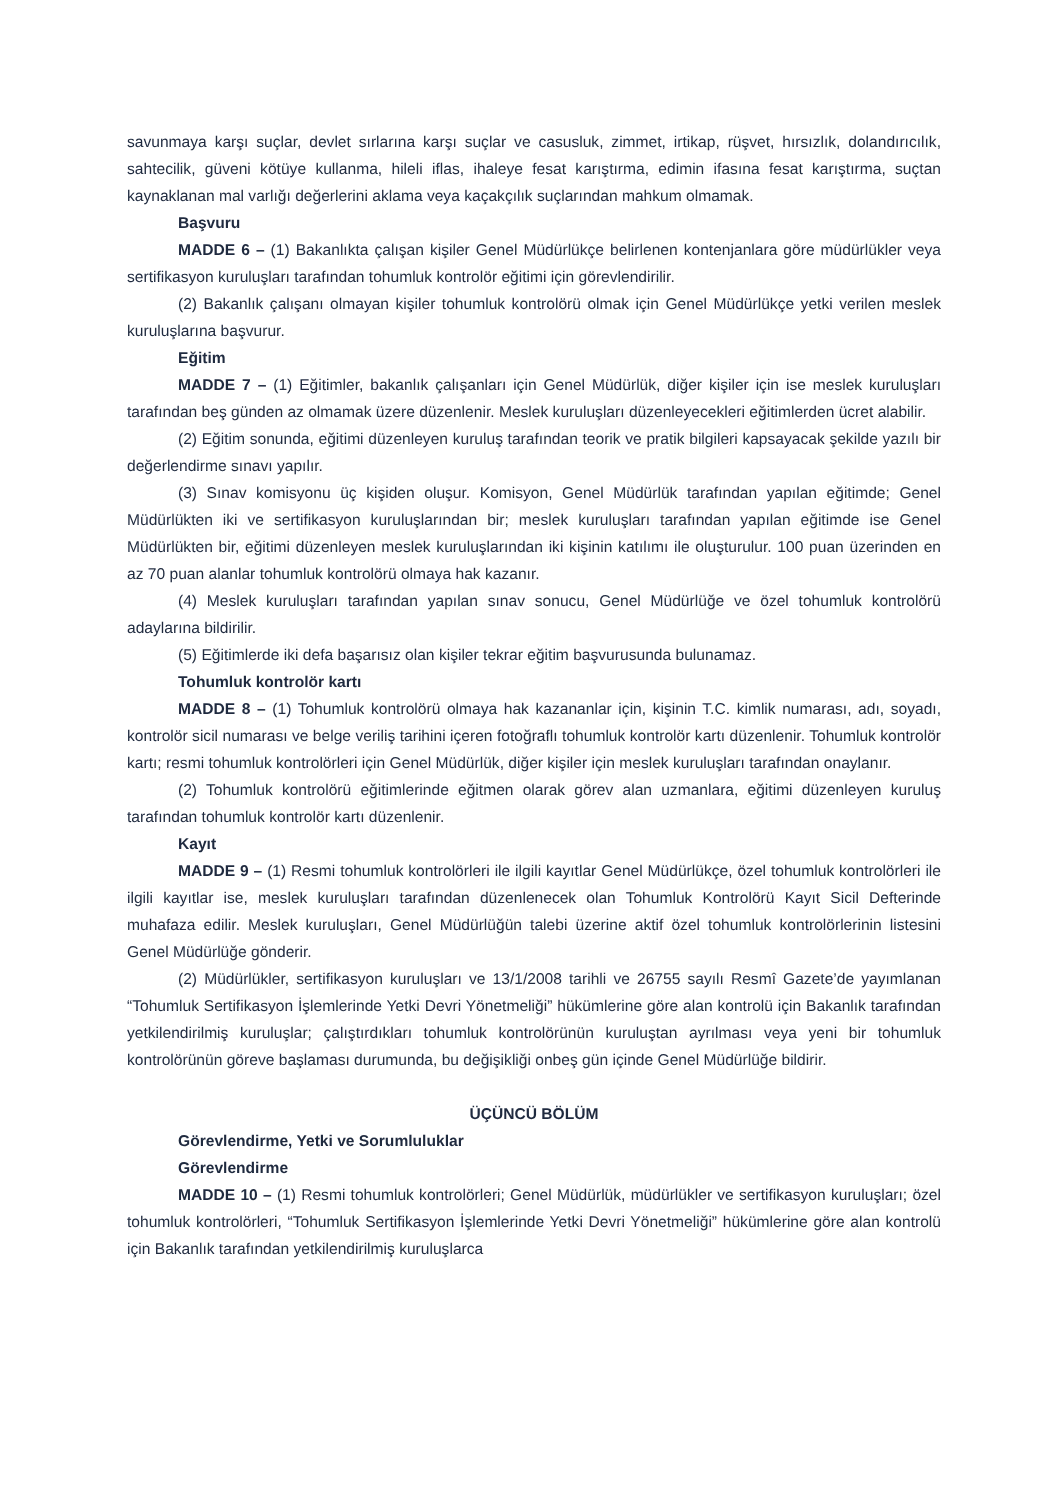savunmaya karşı suçlar, devlet sırlarına karşı suçlar ve casusluk, zimmet, irtikap, rüşvet, hırsızlık, dolandırıcılık, sahtecilik, güveni kötüye kullanma, hileli iflas, ihaleye fesat karıştırma, edimin ifasına fesat karıştırma, suçtan kaynaklanan mal varlığı değerlerini aklama veya kaçakçılık suçlarından mahkum olmamak.
Başvuru
MADDE 6 – (1) Bakanlıkta çalışan kişiler Genel Müdürlükçe belirlenen kontenjanlara göre müdürlükler veya sertifikasyon kuruluşları tarafından tohumluk kontrolör eğitimi için görevlendirilir.
(2) Bakanlık çalışanı olmayan kişiler tohumluk kontrolörü olmak için Genel Müdürlükçe yetki verilen meslek kuruluşlarına başvurur.
Eğitim
MADDE 7 – (1) Eğitimler, bakanlık çalışanları için Genel Müdürlük, diğer kişiler için ise meslek kuruluşları tarafından beş günden az olmamak üzere düzenlenir. Meslek kuruluşları düzenleyecekleri eğitimlerden ücret alabilir.
(2) Eğitim sonunda, eğitimi düzenleyen kuruluş tarafından teorik ve pratik bilgileri kapsayacak şekilde yazılı bir değerlendirme sınavı yapılır.
(3) Sınav komisyonu üç kişiden oluşur. Komisyon, Genel Müdürlük tarafından yapılan eğitimde; Genel Müdürlükten iki ve sertifikasyon kuruluşlarından bir; meslek kuruluşları tarafından yapılan eğitimde ise Genel Müdürlükten bir, eğitimi düzenleyen meslek kuruluşlarından iki kişinin katılımı ile oluşturulur. 100 puan üzerinden en az 70 puan alanlar tohumluk kontrolörü olmaya hak kazanır.
(4) Meslek kuruluşları tarafından yapılan sınav sonucu, Genel Müdürlüğe ve özel tohumluk kontrolörü adaylarına bildirilir.
(5) Eğitimlerde iki defa başarısız olan kişiler tekrar eğitim başvurusunda bulunamaz.
Tohumluk kontrolör kartı
MADDE 8 – (1) Tohumluk kontrolörü olmaya hak kazananlar için, kişinin T.C. kimlik numarası, adı, soyadı, kontrolör sicil numarası ve belge veriliş tarihini içeren fotoğraflı tohumluk kontrolör kartı düzenlenir. Tohumluk kontrolör kartı; resmi tohumluk kontrolörleri için Genel Müdürlük, diğer kişiler için meslek kuruluşları tarafından onaylanır.
(2) Tohumluk kontrolörü eğitimlerinde eğitmen olarak görev alan uzmanlara, eğitimi düzenleyen kuruluş tarafından tohumluk kontrolör kartı düzenlenir.
Kayıt
MADDE 9 – (1) Resmi tohumluk kontrolörleri ile ilgili kayıtlar Genel Müdürlükçe, özel tohumluk kontrolörleri ile ilgili kayıtlar ise, meslek kuruluşları tarafından düzenlenecek olan Tohumluk Kontrolörü Kayıt Sicil Defterinde muhafaza edilir. Meslek kuruluşları, Genel Müdürlüğün talebi üzerine aktif özel tohumluk kontrolörlerinin listesini Genel Müdürlüğe gönderir.
(2) Müdürlükler, sertifikasyon kuruluşları ve 13/1/2008 tarihli ve 26755 sayılı Resmî Gazete’de yayımlanan “Tohumluk Sertifikasyon İşlemlerinde Yetki Devri Yönetmeliği” hükümlerine göre alan kontrolü için Bakanlık tarafından yetkilendirilmiş kuruluşlar; çalıştırdıkları tohumluk kontrolörünün kuruluştan ayrılması veya yeni bir tohumluk kontrolörünün göreve başlaması durumunda, bu değişikliği onbeş gün içinde Genel Müdürlüğe bildirir.
ÜÇÜNCÜ BÖLÜM
Görevlendirme, Yetki ve Sorumluluklar
Görevlendirme
MADDE 10 – (1) Resmi tohumluk kontrolörleri; Genel Müdürlük, müdürlükler ve sertifikasyon kuruluşları; özel tohumluk kontrolörleri, “Tohumluk Sertifikasyon İşlemlerinde Yetki Devri Yönetmeliği” hükümlerine göre alan kontrolü için Bakanlık tarafından yetkilendirilmiş kuruluşlarca